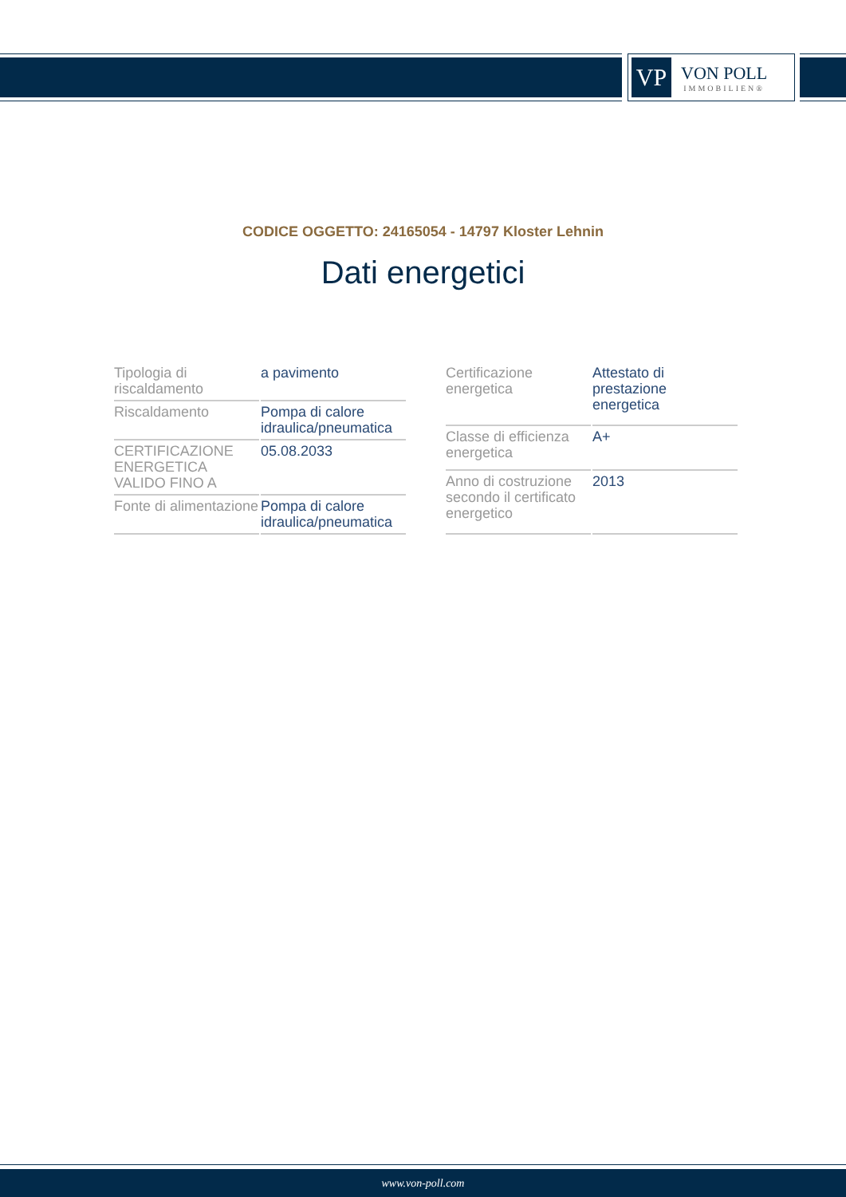VP
VON POLL
IMMOBILIEN®
CODICE OGGETTO: 24165054 - 14797 Kloster Lehnin
Dati energetici
| Tipologia di riscaldamento | a pavimento |
| Riscaldamento | Pompa di calore idraulica/pneumatica |
| CERTIFICAZIONE ENERGETICA VALIDO FINO A | 05.08.2033 |
| Fonte di alimentazione | Pompa di calore idraulica/pneumatica |
| Certificazione energetica | Attestato di prestazione energetica |
| Classe di efficienza energetica | A+ |
| Anno di costruzione secondo il certificato energetico | 2013 |
www.von-poll.com